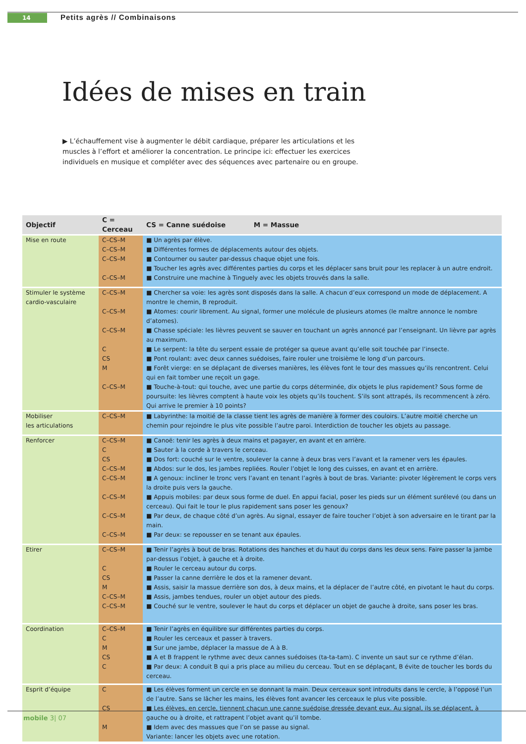14 Petits agrès // Combinaisons
Idées de mises en train
▶ L’échauffement vise à augmenter le débit cardiaque, préparer les articulations et les muscles à l’effort et améliorer la concentration. Le principe ici: effectuer les exercices individuels en musique et compléter avec des séquences avec partenaire ou en groupe.
| Objectif | C = Cerceau | CS = Canne suédoise M = Massue |
| --- | --- | --- |
| Mise en route | C–CS–M | ■ Un agrès par élève. |
| | C–CS–M | ■ Différentes formes de déplacements autour des objets. |
| | C–CS–M | ■ Contourner ou sauter par-dessus chaque objet une fois. |
| | | ■ Toucher les agrès avec différentes parties du corps et les déplacer sans bruit pour les replacer à un autre endroit. |
| | C–CS–M | ■ Construire une machine à Tinguely avec les objets trouvés dans la salle. |
| Stimuler le système cardio-vasculaire | C–CS–M | ■ Chercher sa voie: les agrès sont disposés dans la salle. A chacun d’eux correspond un mode de déplacement. A montre le chemin, B reproduit. |
| | C–CS–M | ■ Atomes: courir librement. Au signal, former une molécule de plusieurs atomes (le maître annonce le nombre d’atomes). |
| | C–CS–M | ■ Chasse spéciale: les lièvres peuvent se sauver en touchant un agrès annoncé par l’enseignant. Un lièvre par agrès au maximum. |
| | C | ■ Le serpent: la tête du serpent essaie de protéger sa queue avant qu’elle soit touchée par l’insecte. |
| | CS | ■ Pont roulant: avec deux cannes suédoises, faire rouler une troisième le long d’un parcours. |
| | M | ■ Forêt vierge: en se déplaçant de diverses manières, les élèves font le tour des massues qu’ils rencontrent. Celui qui en fait tomber une reçoit un gage. |
| | C–CS–M | ■ Touche-à-tout: qui touche, avec une partie du corps déterminée, dix objets le plus rapidement? Sous forme de poursuite: les lièvres comptent à haute voix les objets qu’ils touchent. S’ils sont attrapés, ils recommencent à zéro. Qui arrive le premier à 10 points? |
| Mobiliser les articulations | C–CS–M | ■ Labyrinthe: la moitié de la classe tient les agrès de manière à former des couloirs. L’autre moitié cherche un chemin pour rejoindre le plus vite possible l’autre paroi. Interdiction de toucher les objets au passage. |
| Renforcer | C–CS–M | ■ Canoë: tenir les agrès à deux mains et pagayer, en avant et en arrière. |
| | C | ■ Sauter à la corde à travers le cerceau. |
| | CS | ■ Dos fort: couché sur le ventre, soulever la canne à deux bras vers l’avant et la ramener vers les épaules. |
| | C–CS–M | ■ Abdos: sur le dos, les jambes repliées. Rouler l’objet le long des cuisses, en avant et en arrière. |
| | C–CS–M | ■ A genoux: incliner le tronc vers l’avant en tenant l’agrès à bout de bras. Variante: pivoter légèrement le corps vers la droite puis vers la gauche. |
| | C–CS–M | ■ Appuis mobiles: par deux sous forme de duel. En appui facial, poser les pieds sur un élément surélevé (ou dans un cerceau). Qui fait le tour le plus rapidement sans poser les genoux? |
| | C–CS–M | ■ Par deux, de chaque côté d’un agrès. Au signal, essayer de faire toucher l’objet à son adversaire en le tirant par la main. |
| | C–CS–M | ■ Par deux: se repousser en se tenant aux épaules. |
| Etirer | C–CS–M | ■ Tenir l’agrès à bout de bras. Rotations des hanches et du haut du corps dans les deux sens. Faire passer la jambe par-dessus l’objet, à gauche et à droite. |
| | C | ■ Rouler le cerceau autour du corps. |
| | CS | ■ Passer la canne derrière le dos et la ramener devant. |
| | M | ■ Assis, saisir la massue derrière son dos, à deux mains, et la déplacer de l’autre côté, en pivotant le haut du corps. |
| | C–CS–M | ■ Assis, jambes tendues, rouler un objet autour des pieds. |
| | C–CS–M | ■ Couché sur le ventre, soulever le haut du corps et déplacer un objet de gauche à droite, sans poser les bras. |
| Coordination | C–CS–M | ■ Tenir l’agrès en équilibre sur différentes parties du corps. |
| | C | ■ Rouler les cerceaux et passer à travers. |
| | M | ■ Sur une jambe, déplacer la massue de A à B. |
| | CS | ■ A et B frappent le rythme avec deux cannes suédoises (ta-ta-tam). C invente un saut sur ce rythme d’élan. |
| | C | ■ Par deux: A conduit B qui a pris place au milieu du cerceau. Tout en se déplaçant, B évite de toucher les bords du cerceau. |
| Esprit d’équipe | C | ■ Les élèves forment un cercle en se donnant la main. Deux cerceaux sont introduits dans le cercle, à l’opposé l’un de l’autre. Sans se lâcher les mains, les élèves font avancer les cerceaux le plus vite possible. |
| | CS | ■ Les élèves, en cercle, tiennent chacun une canne suédoise dressée devant eux. Au signal, ils se déplacent, à gauche ou à droite, et rattrapent l’objet avant qu’il tombe. |
| | M | ■ Idem avec des massues que l’on se passe au signal. Variante: lancer les objets avec une rotation. |
mobile 3| 07